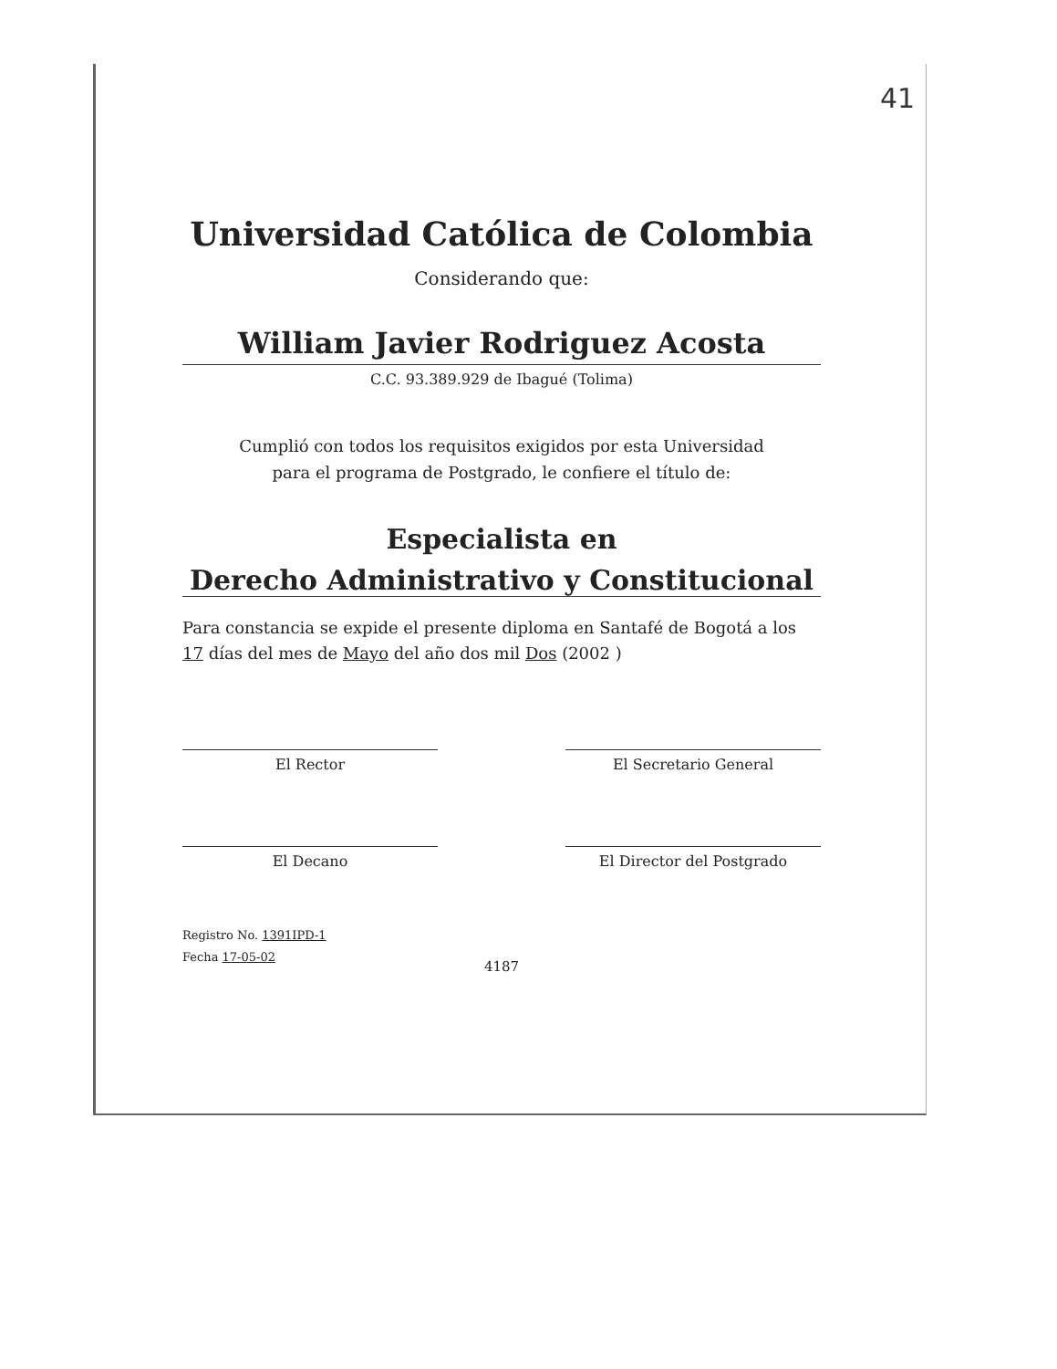41
Universidad Católica de Colombia
Considerando que:
William Javier Rodriguez Acosta
C.C. 93.389.929 de Ibagué (Tolima)
Cumplió con todos los requisitos exigidos por esta Universidad
para el programa de Postgrado, le confiere el título de:
Especialista en
Derecho Administrativo y Constitucional
Para constancia se expide el presente diploma en Santafé de Bogotá a los 17 días del mes de Mayo del año dos mil Dos (2002 )
El Rector El Secretario General
El Decano El Director del Postgrado
Registro No. 1391IPD-1
Fecha 17-05-02
4187